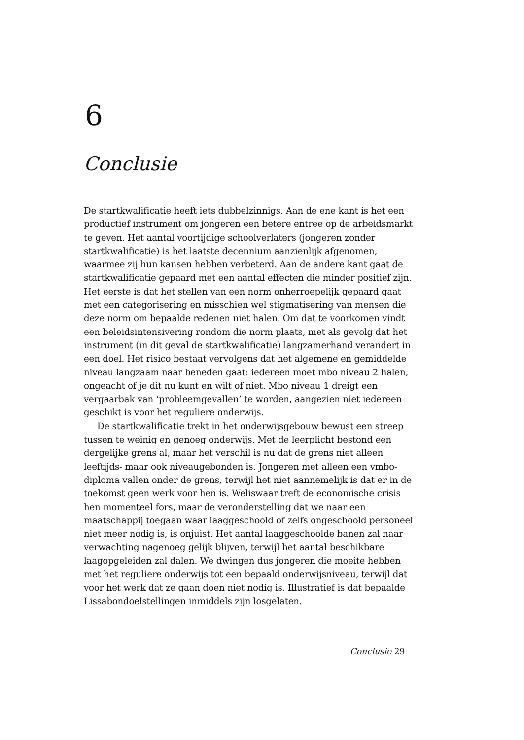6
Conclusie
De startkwalificatie heeft iets dubbelzinnigs. Aan de ene kant is het een productief instrument om jongeren een betere entree op de arbeidsmarkt te geven. Het aantal voortijdige schoolverlaters (jongeren zonder startkwalificatie) is het laatste decennium aanzienlijk afgenomen, waarmee zij hun kansen hebben verbeterd. Aan de andere kant gaat de startkwalificatie gepaard met een aantal effecten die minder positief zijn. Het eerste is dat het stellen van een norm onherroepelijk gepaard gaat met een categorisering en misschien wel stigmatisering van mensen die deze norm om bepaalde redenen niet halen. Om dat te voorkomen vindt een beleidsintensivering rondom die norm plaats, met als gevolg dat het instrument (in dit geval de startkwalificatie) langzamerhand verandert in een doel. Het risico bestaat vervolgens dat het algemene en gemiddelde niveau langzaam naar beneden gaat: iedereen moet mbo niveau 2 halen, ongeacht of je dit nu kunt en wilt of niet. Mbo niveau 1 dreigt een vergaarbak van ‘probleemgevallen’ te worden, aangezien niet iedereen geschikt is voor het reguliere onderwijs.
De startkwalificatie trekt in het onderwijsgebouw bewust een streep tussen te weinig en genoeg onderwijs. Met de leerplicht bestond een dergelijke grens al, maar het verschil is nu dat de grens niet alleen leeftijds- maar ook niveaugebonden is. Jongeren met alleen een vmbo-diploma vallen onder de grens, terwijl het niet aannemelijk is dat er in de toekomst geen werk voor hen is. Weliswaar treft de economische crisis hen momenteel fors, maar de veronderstelling dat we naar een maatschappij toegaan waar laaggeschoold of zelfs ongeschoold personeel niet meer nodig is, is onjuist. Het aantal laaggeschoolde banen zal naar verwachting nagenoeg gelijk blijven, terwijl het aantal beschikbare laagopgeleiden zal dalen. We dwingen dus jongeren die moeite hebben met het reguliere onderwijs tot een bepaald onderwijsniveau, terwijl dat voor het werk dat ze gaan doen niet nodig is. Illustratief is dat bepaalde Lissabondoelstellingen inmiddels zijn losgelaten.
Conclusie 29